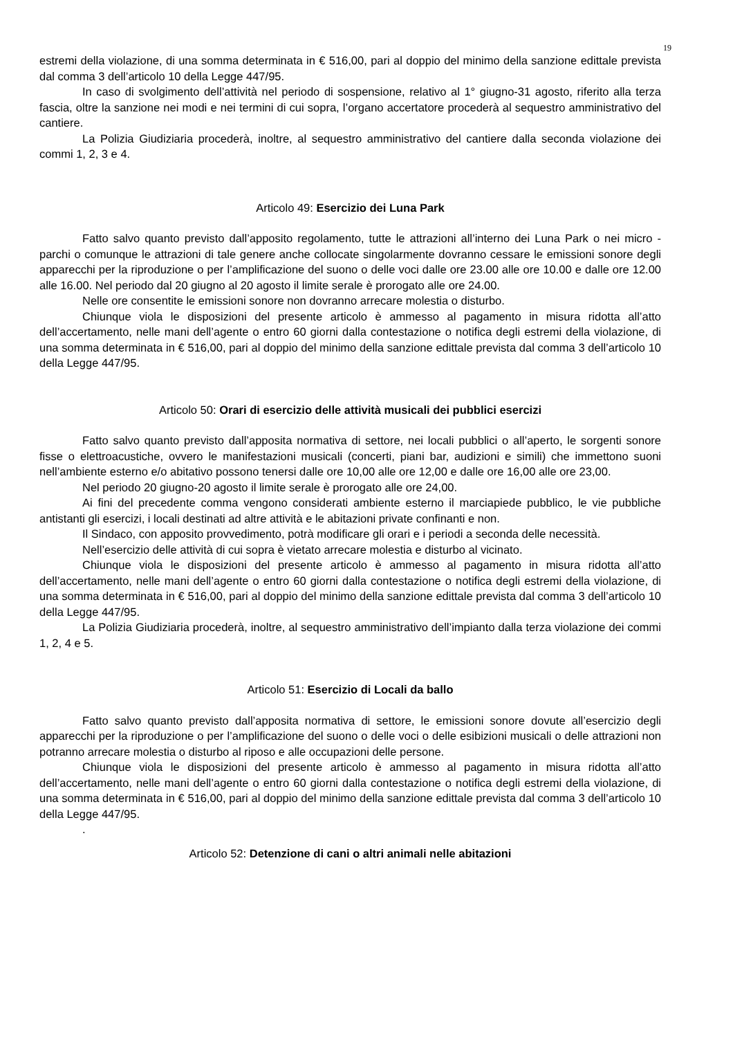19
estremi della violazione, di una somma determinata in € 516,00, pari al doppio del minimo della sanzione edittale prevista dal comma 3 dell’articolo 10 della Legge 447/95.
In caso di svolgimento dell’attività nel periodo di sospensione, relativo al 1° giugno-31 agosto, riferito alla terza fascia, oltre la sanzione nei modi e nei termini di cui sopra, l’organo accertatore procederà al sequestro amministrativo del cantiere.
La Polizia Giudiziaria procederà, inoltre, al sequestro amministrativo del cantiere dalla seconda violazione dei commi 1, 2, 3 e 4.
Articolo 49: Esercizio dei Luna Park
Fatto salvo quanto previsto dall’apposito regolamento, tutte le attrazioni all’interno dei Luna Park o nei micro - parchi o comunque le attrazioni di tale genere anche collocate singolarmente dovranno cessare le emissioni sonore degli apparecchi per la riproduzione o per l’amplificazione del suono o delle voci dalle ore 23.00 alle ore 10.00 e dalle ore 12.00 alle 16.00. Nel periodo dal 20 giugno al 20 agosto il limite serale è prorogato alle ore 24.00.
Nelle ore consentite le emissioni sonore non dovranno arrecare molestia o disturbo.
Chiunque viola le disposizioni del presente articolo è ammesso al pagamento in misura ridotta all’atto dell’accertamento, nelle mani dell’agente o entro 60 giorni dalla contestazione o notifica degli estremi della violazione, di una somma determinata in € 516,00, pari al doppio del minimo della sanzione edittale prevista dal comma 3 dell’articolo 10 della Legge 447/95.
Articolo 50: Orari di esercizio delle attività musicali dei pubblici esercizi
Fatto salvo quanto previsto dall’apposita normativa di settore, nei locali pubblici o all’aperto, le sorgenti sonore fisse o elettroacustiche, ovvero le manifestazioni musicali (concerti, piani bar, audizioni e simili) che immettono suoni nell’ambiente esterno e/o abitativo possono tenersi dalle ore 10,00 alle ore 12,00 e dalle ore 16,00 alle ore 23,00.
Nel periodo 20 giugno-20 agosto il limite serale è prorogato alle ore 24,00.
Ai fini del precedente comma vengono considerati ambiente esterno il marciapiede pubblico, le vie pubbliche antistanti gli esercizi, i locali destinati ad altre attività e le abitazioni private confinanti e non.
Il Sindaco, con apposito provvedimento, potrà modificare gli orari e i periodi a seconda delle necessità.
Nell’esercizio delle attività di cui sopra è vietato arrecare molestia e disturbo al vicinato.
Chiunque viola le disposizioni del presente articolo è ammesso al pagamento in misura ridotta all’atto dell’accertamento, nelle mani dell’agente o entro 60 giorni dalla contestazione o notifica degli estremi della violazione, di una somma determinata in € 516,00, pari al doppio del minimo della sanzione edittale prevista dal comma 3 dell’articolo 10 della Legge 447/95.
La Polizia Giudiziaria procederà, inoltre, al sequestro amministrativo dell’impianto dalla terza violazione dei commi 1, 2, 4 e 5.
Articolo 51: Esercizio di Locali da ballo
Fatto salvo quanto previsto dall’apposita normativa di settore, le emissioni sonore dovute all’esercizio degli apparecchi per la riproduzione o per l’amplificazione del suono o delle voci o delle esibizioni musicali o delle attrazioni non potranno arrecare molestia o disturbo al riposo e alle occupazioni delle persone.
Chiunque viola le disposizioni del presente articolo è ammesso al pagamento in misura ridotta all’atto dell’accertamento, nelle mani dell’agente o entro 60 giorni dalla contestazione o notifica degli estremi della violazione, di una somma determinata in € 516,00, pari al doppio del minimo della sanzione edittale prevista dal comma 3 dell’articolo 10 della Legge 447/95.
.
Articolo 52: Detenzione di cani o altri animali nelle abitazioni